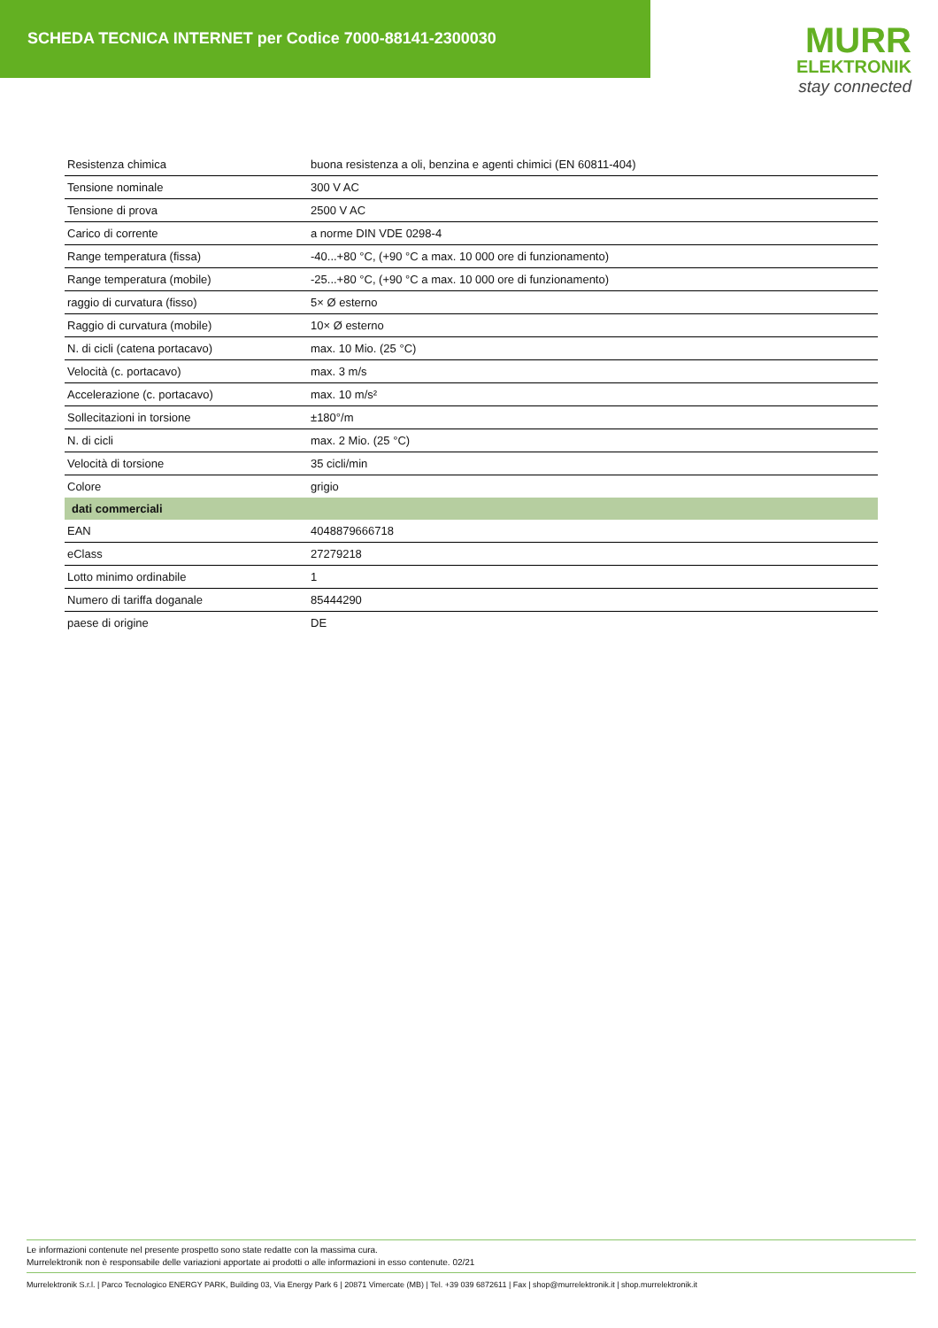SCHEDA TECNICA INTERNET per Codice 7000-88141-2300030
MURR
ELEKTRONIK
stay connected
| Resistenza chimica | buona resistenza a oli, benzina e agenti chimici (EN 60811-404) |
| Tensione nominale | 300 V AC |
| Tensione di prova | 2500 V AC |
| Carico di corrente | a norme DIN VDE 0298-4 |
| Range temperatura (fissa) | -40...+80 °C, (+90 °C a max. 10 000 ore di funzionamento) |
| Range temperatura (mobile) | -25...+80 °C, (+90 °C a max. 10 000 ore di funzionamento) |
| raggio di curvatura (fisso) | 5× Ø esterno |
| Raggio di curvatura (mobile) | 10× Ø esterno |
| N. di cicli (catena portacavo) | max. 10 Mio. (25 °C) |
| Velocità (c. portacavo) | max. 3 m/s |
| Accelerazione (c. portacavo) | max. 10 m/s² |
| Sollecitazioni in torsione | ±180°/m |
| N. di cicli | max. 2 Mio. (25 °C) |
| Velocità di torsione | 35 cicli/min |
| Colore | grigio |
| dati commerciali | |
| EAN | 4048879666718 |
| eClass | 27279218 |
| Lotto minimo ordinabile | 1 |
| Numero di tariffa doganale | 85444290 |
| paese di origine | DE |
Le informazioni contenute nel presente prospetto sono state redatte con la massima cura.
Murrelektronik non è responsabile delle variazioni apportate ai prodotti o alle informazioni in esso contenute. 02/21
Murrelektronik S.r.l. | Parco Tecnologico ENERGY PARK, Building 03, Via Energy Park 6 | 20871 Vimercate (MB) | Tel. +39 039 6872611 | Fax | shop@murrelektronik.it | shop.murrelektronik.it